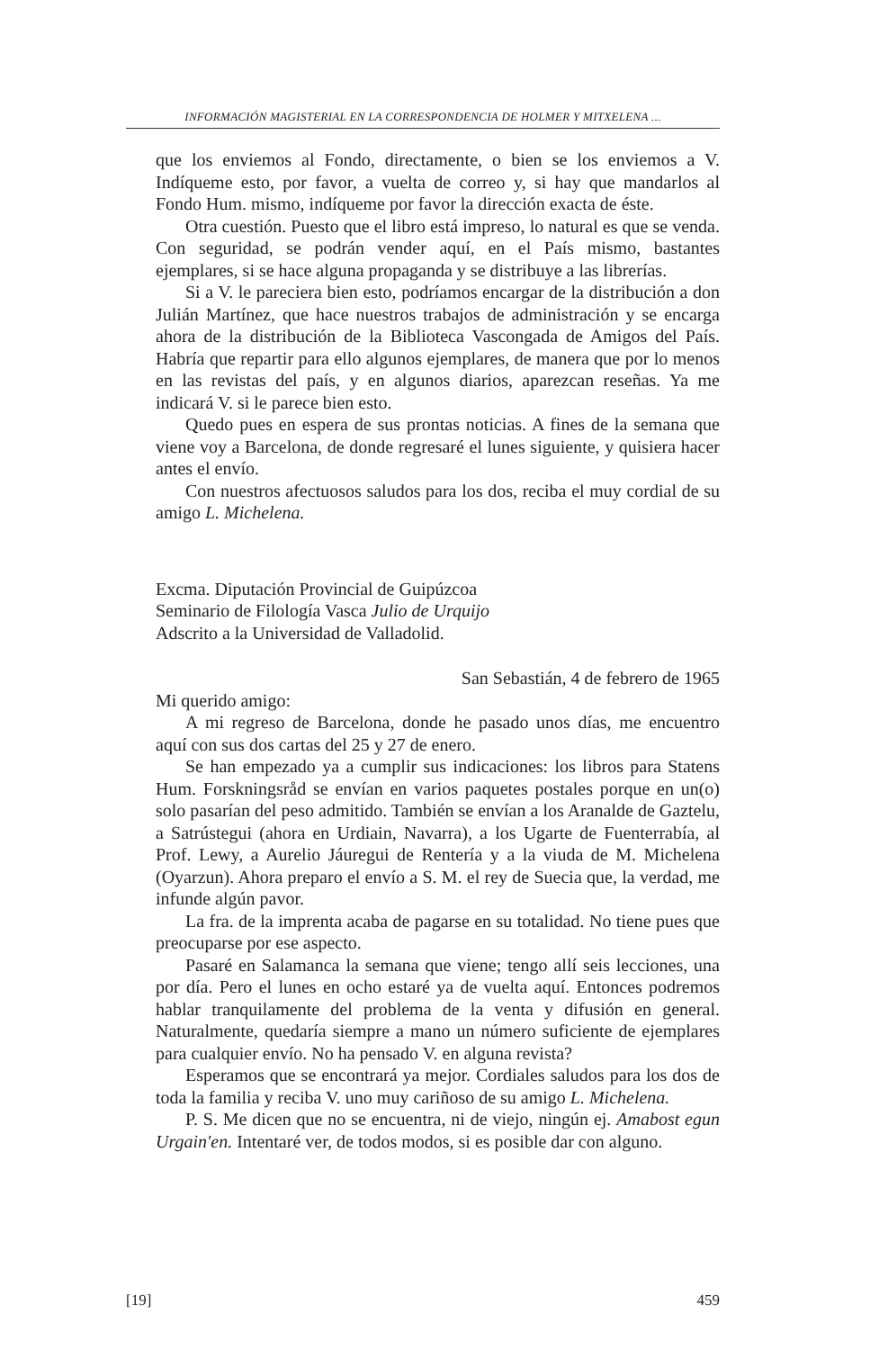INFORMACIÓN MAGISTERIAL EN LA CORRESPONDENCIA DE HOLMER Y MITXELENA ...
que los enviemos al Fondo, directamente, o bien se los enviemos a V. Indíqueme esto, por favor, a vuelta de correo y, si hay que mandarlos al Fondo Hum. mismo, indíqueme por favor la dirección exacta de éste.
Otra cuestión. Puesto que el libro está impreso, lo natural es que se venda. Con seguridad, se podrán vender aquí, en el País mismo, bastantes ejemplares, si se hace alguna propaganda y se distribuye a las librerías.
Si a V. le pareciera bien esto, podríamos encargar de la distribución a don Julián Martínez, que hace nuestros trabajos de administración y se encarga ahora de la distribución de la Biblioteca Vascongada de Amigos del País. Habría que repartir para ello algunos ejemplares, de manera que por lo menos en las revistas del país, y en algunos diarios, aparezcan reseñas. Ya me indicará V. si le parece bien esto.
Quedo pues en espera de sus prontas noticias. A fines de la semana que viene voy a Barcelona, de donde regresaré el lunes siguiente, y quisiera hacer antes el envío.
Con nuestros afectuosos saludos para los dos, reciba el muy cordial de su amigo L. Michelena.
Excma. Diputación Provincial de Guipúzcoa
Seminario de Filología Vasca Julio de Urquijo
Adscrito a la Universidad de Valladolid.
San Sebastián, 4 de febrero de 1965
Mi querido amigo:
A mi regreso de Barcelona, donde he pasado unos días, me encuentro aquí con sus dos cartas del 25 y 27 de enero.
Se han empezado ya a cumplir sus indicaciones: los libros para Statens Hum. Forskningsråd se envían en varios paquetes postales porque en un(o) solo pasarían del peso admitido. También se envían a los Aranalde de Gaztelu, a Satrústegui (ahora en Urdiain, Navarra), a los Ugarte de Fuenterrabía, al Prof. Lewy, a Aurelio Jáuregui de Rentería y a la viuda de M. Michelena (Oyarzun). Ahora preparo el envío a S. M. el rey de Suecia que, la verdad, me infunde algún pavor.
La fra. de la imprenta acaba de pagarse en su totalidad. No tiene pues que preocuparse por ese aspecto.
Pasaré en Salamanca la semana que viene; tengo allí seis lecciones, una por día. Pero el lunes en ocho estaré ya de vuelta aquí. Entonces podremos hablar tranquilamente del problema de la venta y difusión en general. Naturalmente, quedaría siempre a mano un número suficiente de ejemplares para cualquier envío. No ha pensado V. en alguna revista?
Esperamos que se encontrará ya mejor. Cordiales saludos para los dos de toda la familia y reciba V. uno muy cariñoso de su amigo L. Michelena.
P. S. Me dicen que no se encuentra, ni de viejo, ningún ej. Amabost egun Urgain'en. Intentaré ver, de todos modos, si es posible dar con alguno.
[19] 459